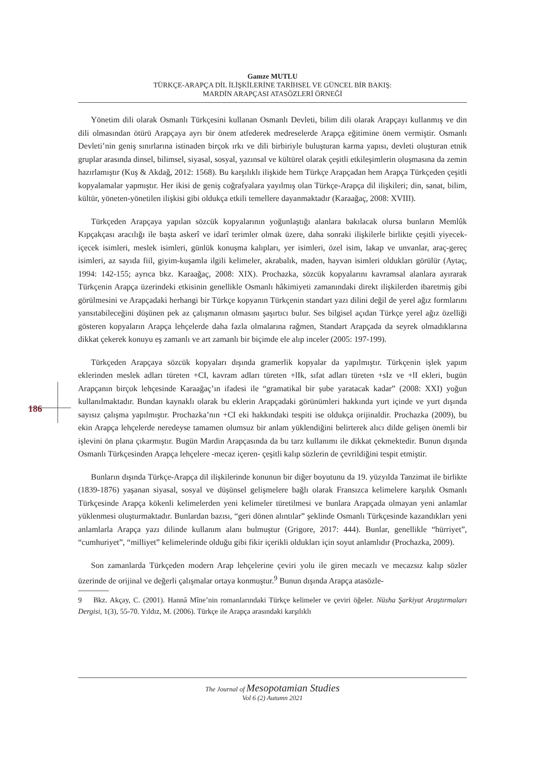Gamze MUTLU
TÜRKÇE-ARAPÇA DİL İLİŞKİLERİNE TARİHSEL VE GÜNCEL BİR BAKIŞ:
MARDİN ARAPÇASI ATASÖZLERİ ÖRNEĞİ
186
Yönetim dili olarak Osmanlı Türkçesini kullanan Osmanlı Devleti, bilim dili olarak Arapçayı kullanmış ve din dili olmasından ötürü Arapçaya ayrı bir önem atfederek medreselerde Arapça eğitimine önem vermiştir. Osmanlı Devleti’nin geniş sınırlarına istinaden birçok ırkı ve dili birbiriyle buluşturan karma yapısı, devleti oluşturan etnik gruplar arasında dinsel, bilimsel, siyasal, sosyal, yazınsal ve kültürel olarak çeşitli etkileşimlerin oluşmasına da zemin hazırlamıştır (Kuş & Akdağ, 2012: 1568). Bu karşılıklı ilişkide hem Türkçe Arapçadan hem Arapça Türkçeden çeşitli kopyalamalar yapmıştır. Her ikisi de geniş coğrafyalara yayılmış olan Türkçe-Arapça dil ilişkileri; din, sanat, bilim, kültür, yöneten-yönetilen ilişkisi gibi oldukça etkili temellere dayanmaktadır (Karaağaç, 2008: XVIII).
Türkçeden Arapçaya yapılan sözcük kopyalarının yoğunlaştığı alanlara bakılacak olursa bunların Memlûk Kıpçakçası aracılığı ile başta askerî ve idarî terimler olmak üzere, daha sonraki ilişkilerle birlikte çeşitli yiyecek-içecek isimleri, meslek isimleri, günlük konuşma kalıpları, yer isimleri, özel isim, lakap ve unvanlar, araç-gereç isimleri, az sayıda fiil, giyim-kuşamla ilgili kelimeler, akrabalık, maden, hayvan isimleri oldukları görülür (Aytaç, 1994: 142-155; ayrıca bkz. Karaağaç, 2008: XIX). Prochazka, sözcük kopyalarını kavramsal alanlara ayırarak Türkçenin Arapça üzerindeki etkisinin genellikle Osmanlı hâkimiyeti zamanındaki direkt ilişkilerden ibaretmiş gibi görülmesini ve Arapçadaki herhangi bir Türkçe kopyanın Türkçenin standart yazı dilini değil de yerel ağız formlarını yansıtabileceğini düşünen pek az çalışmanın olmasını şaşırtıcı bulur. Ses bilgisel açıdan Türkçe yerel ağız özelliği gösteren kopyaların Arapça lehçelerde daha fazla olmalarına rağmen, Standart Arapçada da seyrek olmadıklarına dikkat çekerek konuyu eş zamanlı ve art zamanlı bir biçimde ele alıp inceler (2005: 197-199).
Türkçeden Arapçaya sözcük kopyaları dışında gramerlik kopyalar da yapılmıştır. Türkçenin işlek yapım eklerinden meslek adları türeten +CI, kavram adları türeten +lIk, sıfat adları türeten +sIz ve +lI ekleri, bugün Arapçanın birçok lehçesinde Karaağaç’ın ifadesi ile “gramatikal bir şube yaratacak kadar” (2008: XXI) yoğun kullanılmaktadır. Bundan kaynaklı olarak bu eklerin Arapçadaki görünümleri hakkında yurt içinde ve yurt dışında sayısız çalışma yapılmıştır. Prochazka’nın +CI eki hakkındaki tespiti ise oldukça orijinaldir. Prochazka (2009), bu ekin Arapça lehçelerde neredeyse tamamen olumsuz bir anlam yüklendiğini belirterek alıcı dilde gelişen önemli bir işlevini ön plana çıkarmıştır. Bugün Mardin Arapçasında da bu tarz kullanımı ile dikkat çekmektedir. Bunun dışında Osmanlı Türkçesinden Arapça lehçelere -mecaz içeren- çeşitli kalıp sözlerin de çevrildiğini tespit etmiştir.
Bunların dışında Türkçe-Arapça dil ilişkilerinde konunun bir diğer boyutunu da 19. yüzyılda Tanzimat ile birlikte (1839-1876) yaşanan siyasal, sosyal ve düşünsel gelişmelere bağlı olarak Fransızca kelimelere karşılık Osmanlı Türkçesinde Arapça kökenli kelimelerden yeni kelimeler türetilmesi ve bunlara Arapçada olmayan yeni anlamlar yüklenmesi oluşturmaktadır. Bunlardan bazısı, “geri dönen alıntılar” şeklinde Osmanlı Türkçesinde kazandıkları yeni anlamlarla Arapça yazı dilinde kullanım alanı bulmuştur (Grigore, 2017: 444). Bunlar, genellikle “hürriyet”, “cumhuriyet”, “milliyet” kelimelerinde olduğu gibi fikir içerikli oldukları için soyut anlamlıdır (Prochazka, 2009).
Son zamanlarda Türkçeden modern Arap lehçelerine çeviri yolu ile giren mecazlı ve mecazsız kalıp sözler üzerinde de orijinal ve değerli çalışmalar ortaya konmuştur.<sup>9</sup> Bunun dışında Arapça atasözle-
9 Bkz. Akçay, C. (2001). Hannâ Mîne’nin romanlarındaki Türkçe kelimeler ve çeviri öğeler. Nüsha Şarkiyat Araştırmaları Dergisi, 1(3), 55-70. Yıldız, M. (2006). Türkçe ile Arapça arasındaki karşılıklı
The Journal of Mesopotamian Studies
Vol 6 (2) Autumn 2021